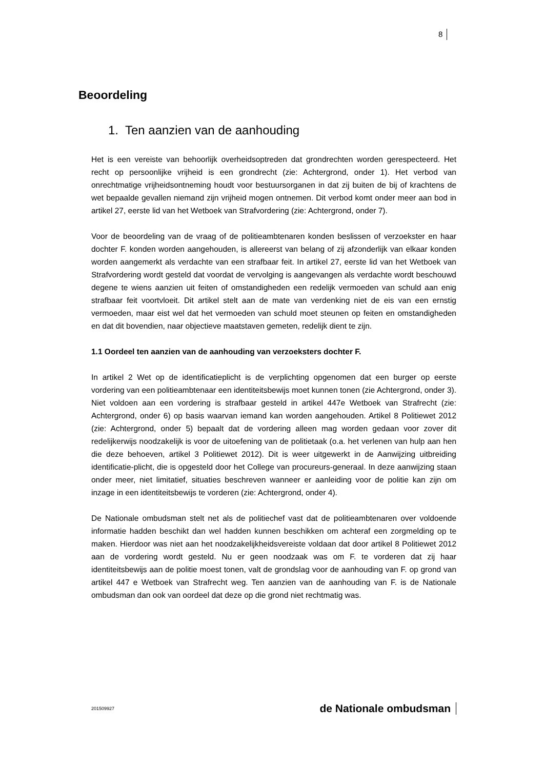8
Beoordeling
1. Ten aanzien van de aanhouding
Het is een vereiste van behoorlijk overheidsoptreden dat grondrechten worden gerespecteerd. Het recht op persoonlijke vrijheid is een grondrecht (zie: Achtergrond, onder 1). Het verbod van onrechtmatige vrijheidsontneming houdt voor bestuursorganen in dat zij buiten de bij of krachtens de wet bepaalde gevallen niemand zijn vrijheid mogen ontnemen. Dit verbod komt onder meer aan bod in artikel 27, eerste lid van het Wetboek van Strafvordering (zie: Achtergrond, onder 7).
Voor de beoordeling van de vraag of de politieambtenaren konden beslissen of verzoekster en haar dochter F. konden worden aangehouden, is allereerst van belang of zij afzonderlijk van elkaar konden worden aangemerkt als verdachte van een strafbaar feit. In artikel 27, eerste lid van het Wetboek van Strafvordering wordt gesteld dat voordat de vervolging is aangevangen als verdachte wordt beschouwd degene te wiens aanzien uit feiten of omstandigheden een redelijk vermoeden van schuld aan enig strafbaar feit voortvloeit. Dit artikel stelt aan de mate van verdenking niet de eis van een ernstig vermoeden, maar eist wel dat het vermoeden van schuld moet steunen op feiten en omstandigheden en dat dit bovendien, naar objectieve maatstaven gemeten, redelijk dient te zijn.
1.1 Oordeel ten aanzien van de aanhouding van verzoeksters dochter F.
In artikel 2 Wet op de identificatieplicht is de verplichting opgenomen dat een burger op eerste vordering van een politieambtenaar een identiteitsbewijs moet kunnen tonen (zie Achtergrond, onder 3). Niet voldoen aan een vordering is strafbaar gesteld in artikel 447e Wetboek van Strafrecht (zie: Achtergrond, onder 6) op basis waarvan iemand kan worden aangehouden. Artikel 8 Politiewet 2012 (zie: Achtergrond, onder 5) bepaalt dat de vordering alleen mag worden gedaan voor zover dit redelijkerwijs noodzakelijk is voor de uitoefening van de politietaak (o.a. het verlenen van hulp aan hen die deze behoeven, artikel 3 Politiewet 2012). Dit is weer uitgewerkt in de Aanwijzing uitbreiding identificatie-plicht, die is opgesteld door het College van procureurs-generaal. In deze aanwijzing staan onder meer, niet limitatief, situaties beschreven wanneer er aanleiding voor de politie kan zijn om inzage in een identiteitsbewijs te vorderen (zie: Achtergrond, onder 4).
De Nationale ombudsman stelt net als de politiechef vast dat de politieambtenaren over voldoende informatie hadden beschikt dan wel hadden kunnen beschikken om achteraf een zorgmelding op te maken. Hierdoor was niet aan het noodzakelijkheidsvereiste voldaan dat door artikel 8 Politiewet 2012 aan de vordering wordt gesteld. Nu er geen noodzaak was om F. te vorderen dat zij haar identiteitsbewijs aan de politie moest tonen, valt de grondslag voor de aanhouding van F. op grond van artikel 447 e Wetboek van Strafrecht weg. Ten aanzien van de aanhouding van F. is de Nationale ombudsman dan ook van oordeel dat deze op die grond niet rechtmatig was.
201509927 de Nationale ombudsman